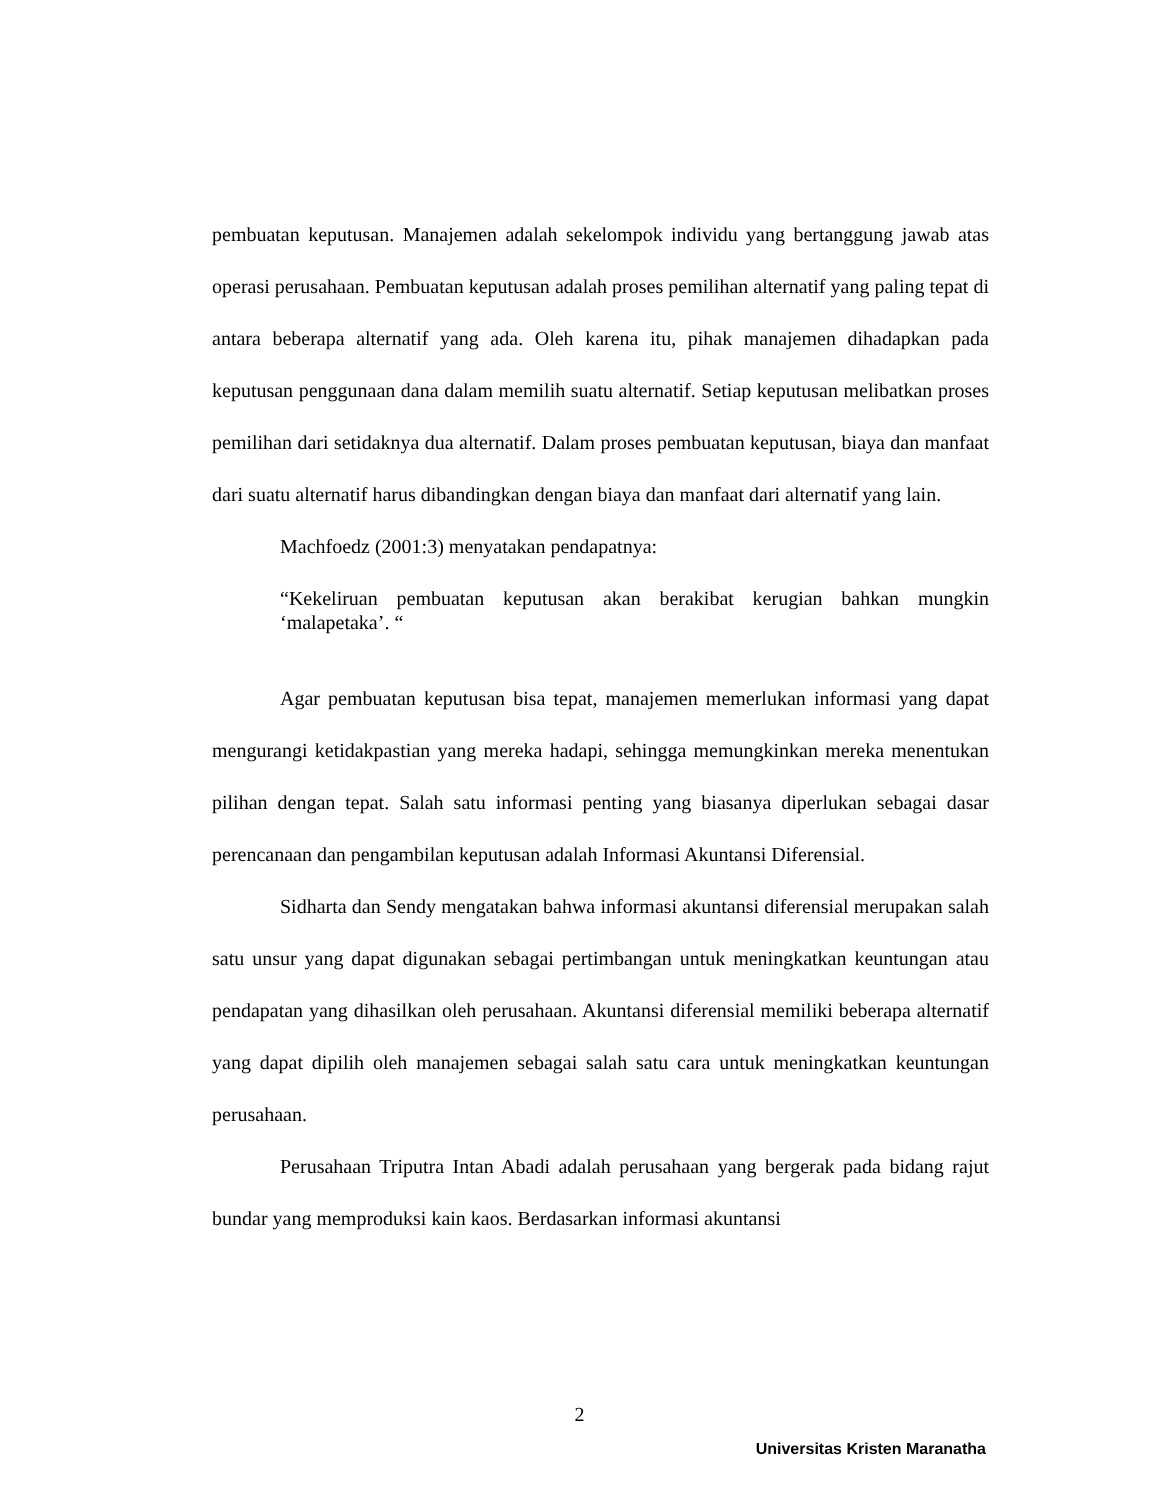pembuatan keputusan. Manajemen adalah sekelompok individu yang bertanggung jawab atas operasi perusahaan. Pembuatan keputusan adalah proses pemilihan alternatif yang paling tepat di antara beberapa alternatif yang ada. Oleh karena itu, pihak manajemen dihadapkan pada keputusan penggunaan dana dalam memilih suatu alternatif. Setiap keputusan melibatkan proses pemilihan dari setidaknya dua alternatif. Dalam proses pembuatan keputusan, biaya dan manfaat dari suatu alternatif harus dibandingkan dengan biaya dan manfaat dari alternatif yang lain.
Machfoedz (2001:3) menyatakan pendapatnya:
“Kekeliruan pembuatan keputusan akan berakibat kerugian bahkan mungkin ‘malapetaka’. “
Agar pembuatan keputusan bisa tepat, manajemen memerlukan informasi yang dapat mengurangi ketidakpastian yang mereka hadapi, sehingga memungkinkan mereka menentukan pilihan dengan tepat. Salah satu informasi penting yang biasanya diperlukan sebagai dasar perencanaan dan pengambilan keputusan adalah Informasi Akuntansi Diferensial.
Sidharta dan Sendy mengatakan bahwa informasi akuntansi diferensial merupakan salah satu unsur yang dapat digunakan sebagai pertimbangan untuk meningkatkan keuntungan atau pendapatan yang dihasilkan oleh perusahaan. Akuntansi diferensial memiliki beberapa alternatif yang dapat dipilih oleh manajemen sebagai salah satu cara untuk meningkatkan keuntungan perusahaan.
Perusahaan Triputra Intan Abadi adalah perusahaan yang bergerak pada bidang rajut bundar yang memproduksi kain kaos. Berdasarkan informasi akuntansi
2
Universitas Kristen Maranatha